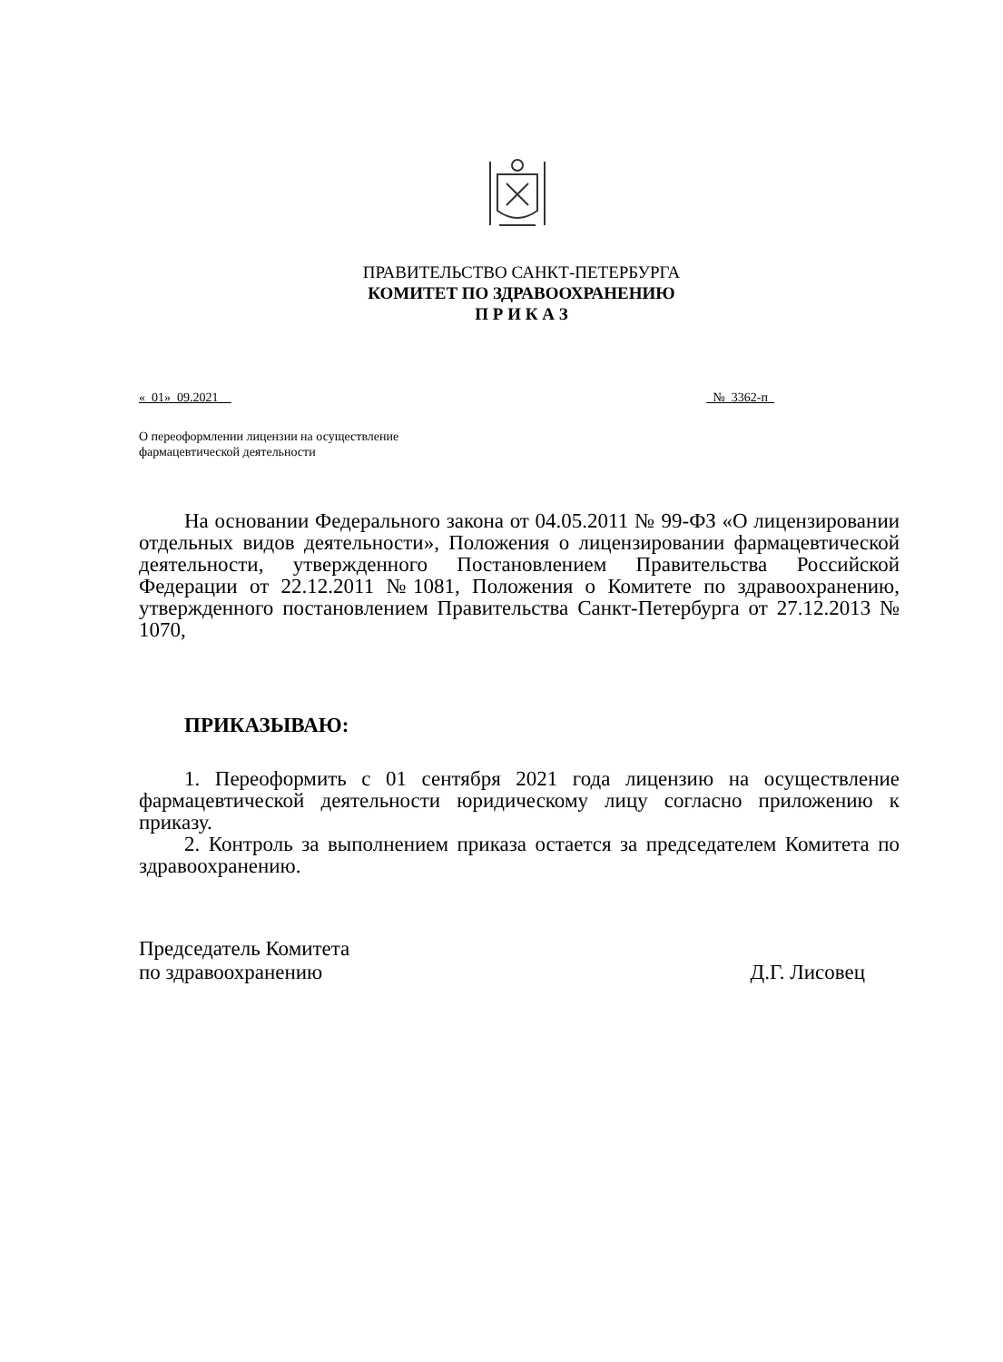ПРАВИТЕЛЬСТВО САНКТ-ПЕТЕРБУРГА
КОМИТЕТ ПО ЗДРАВООХРАНЕНИЮ
П Р И К А З
«_01»_09.2021__ _№_3362-п_
О переоформлении лицензии на осуществление
фармацевтической деятельности
На основании Федерального закона от 04.05.2011 № 99-ФЗ «О лицензировании отдельных видов деятельности», Положения о лицензировании фармацевтической деятельности, утвержденного Постановлением Правительства Российской Федерации от 22.12.2011 №1081, Положения о Комитете по здравоохранению, утвержденного постановлением Правительства Санкт-Петербурга от 27.12.2013 № 1070,
ПРИКАЗЫВАЮ:
1. Переоформить с 01 сентября 2021 года лицензию на осуществление фармацевтической деятельности юридическому лицу согласно приложению к приказу.
2. Контроль за выполнением приказа остается за председателем Комитета по здравоохранению.
Председатель Комитета
по здравоохранению Д.Г. Лисовец